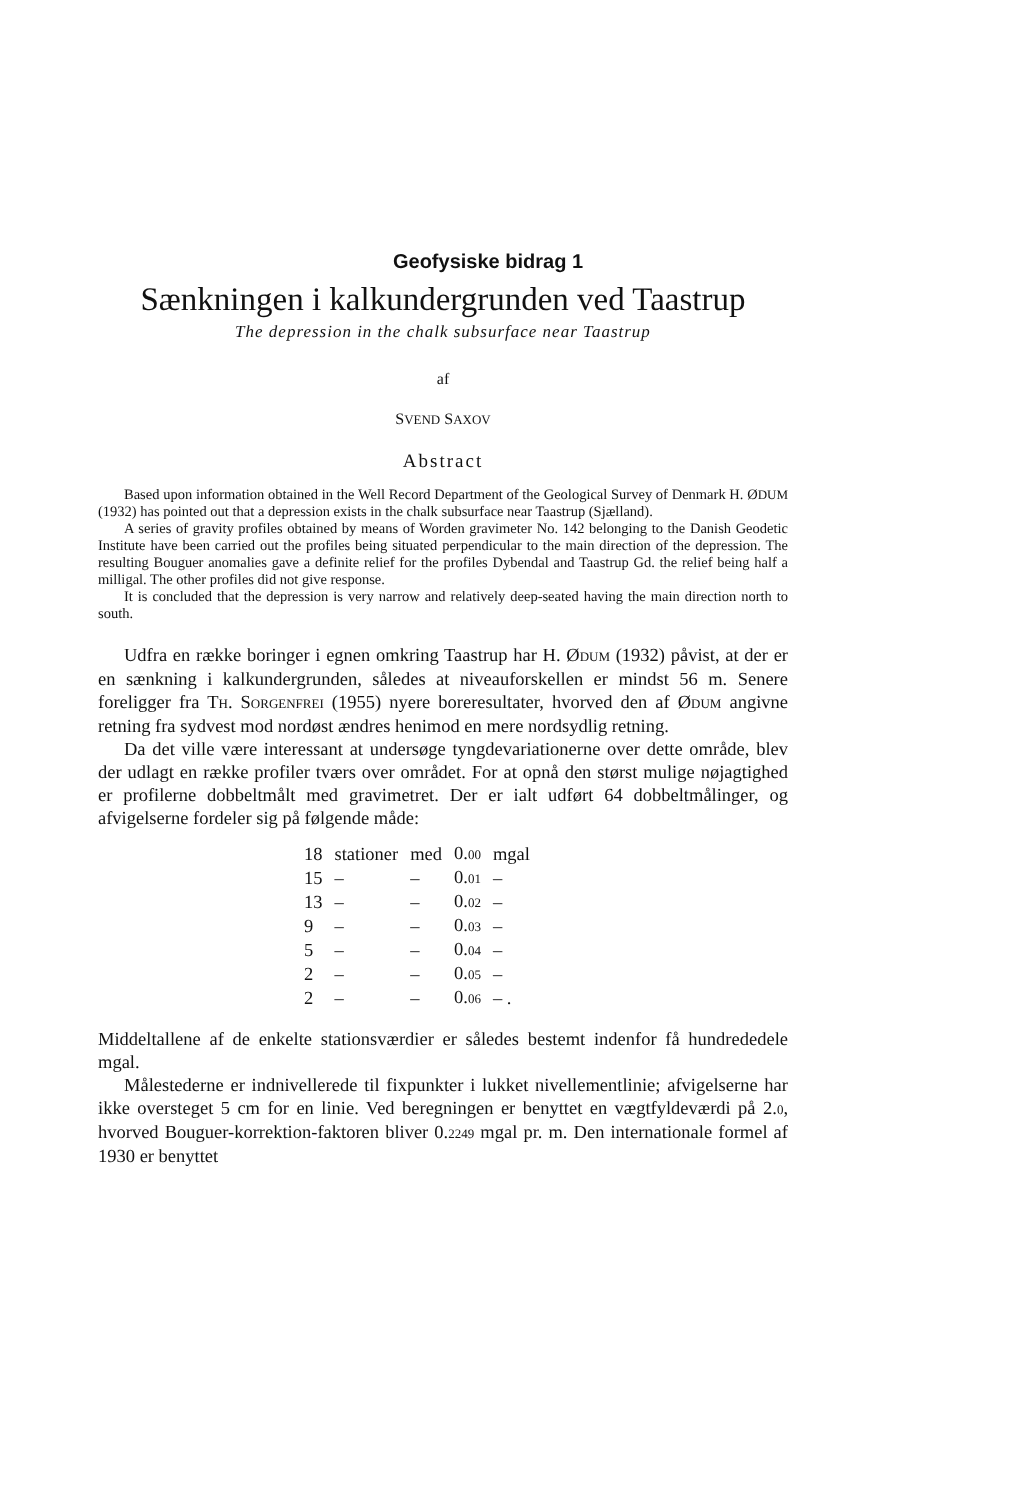Geofysiske bidrag 1
Sænkningen i kalkundergrunden ved Taastrup
The depression in the chalk subsurface near Taastrup
af
SVEND SAXOV
Abstract
Based upon information obtained in the Well Record Department of the Geological Survey of Denmark H. ØDUM (1932) has pointed out that a depression exists in the chalk subsurface near Taastrup (Sjælland).
A series of gravity profiles obtained by means of Worden gravimeter No. 142 belonging to the Danish Geodetic Institute have been carried out the profiles being situated perpendicular to the main direction of the depression. The resulting Bouguer anomalies gave a definite relief for the profiles Dybendal and Taastrup Gd. the relief being half a milligal. The other profiles did not give response.
It is concluded that the depression is very narrow and relatively deep-seated having the main direction north to south.
Udfra en række boringer i egnen omkring Taastrup har H. ØDUM (1932) påvist, at der er en sænkning i kalkundergrunden, således at niveauforskellen er mindst 56 m. Senere foreligger fra TH. SORGENFREI (1955) nyere boreresultater, hvorved den af ØDUM angivne retning fra sydvest mod nordøst ændres henimod en mere nordsydlig retning.
Da det ville være interessant at undersøge tyngdevariationerne over dette område, blev der udlagt en række profiler tværs over området. For at opnå den størst mulige nøjagtighed er profilerne dobbeltmålt med gravimetret. Der er ialt udført 64 dobbeltmålinger, og afvigelserne fordeler sig på følgende måde:
| 18 | stationer | med | 0. 00 | mgal |
| 15 | – | – | 0. 01 | – |
| 13 | – | – | 0. 02 | – |
| 9 | – | – | 0. 03 | – |
| 5 | – | – | 0. 04 | – |
| 2 | – | – | 0. 05 | – |
| 2 | – | – | 0. 06 | – . |
Middeltallene af de enkelte stationsværdier er således bestemt indenfor få hundrededele mgal.
Målestederne er indnivellerede til fixpunkter i lukket nivellementlinie; afvigelserne har ikke oversteget 5 cm for en linie. Ved beregningen er benyttet en vægtfyldeværdi på 2.0, hvorved Bouguer-korrektion-faktoren bliver 0.2249 mgal pr. m. Den internationale formel af 1930 er benyttet